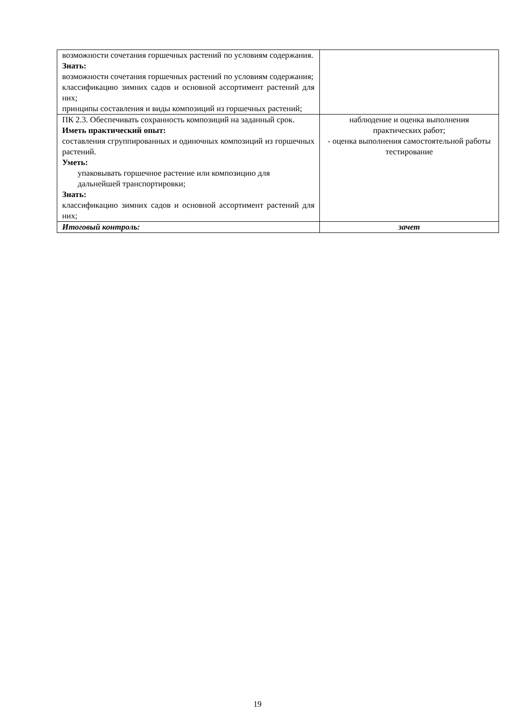| возможности сочетания горшечных растений по условиям содержания. Знать: возможности сочетания горшечных растений по условиям содержания; классификацию зимних садов и основной ассортимент растений для них; принципы составления и виды композиций из горшечных растений; | |
| ПК 2.3. Обеспечивать сохранность композиций на заданный срок. Иметь практический опыт: составления сгруппированных и одиночных композиций из горшечных растений. Уметь: упаковывать горшечное растение или композицию для дальнейшей транспортировки; Знать: классификацию зимних садов и основной ассортимент растений для них; | наблюдение и оценка выполнения практических работ; - оценка выполнения самостоятельной работы тестирование |
| Итоговый контроль: | зачет |
19